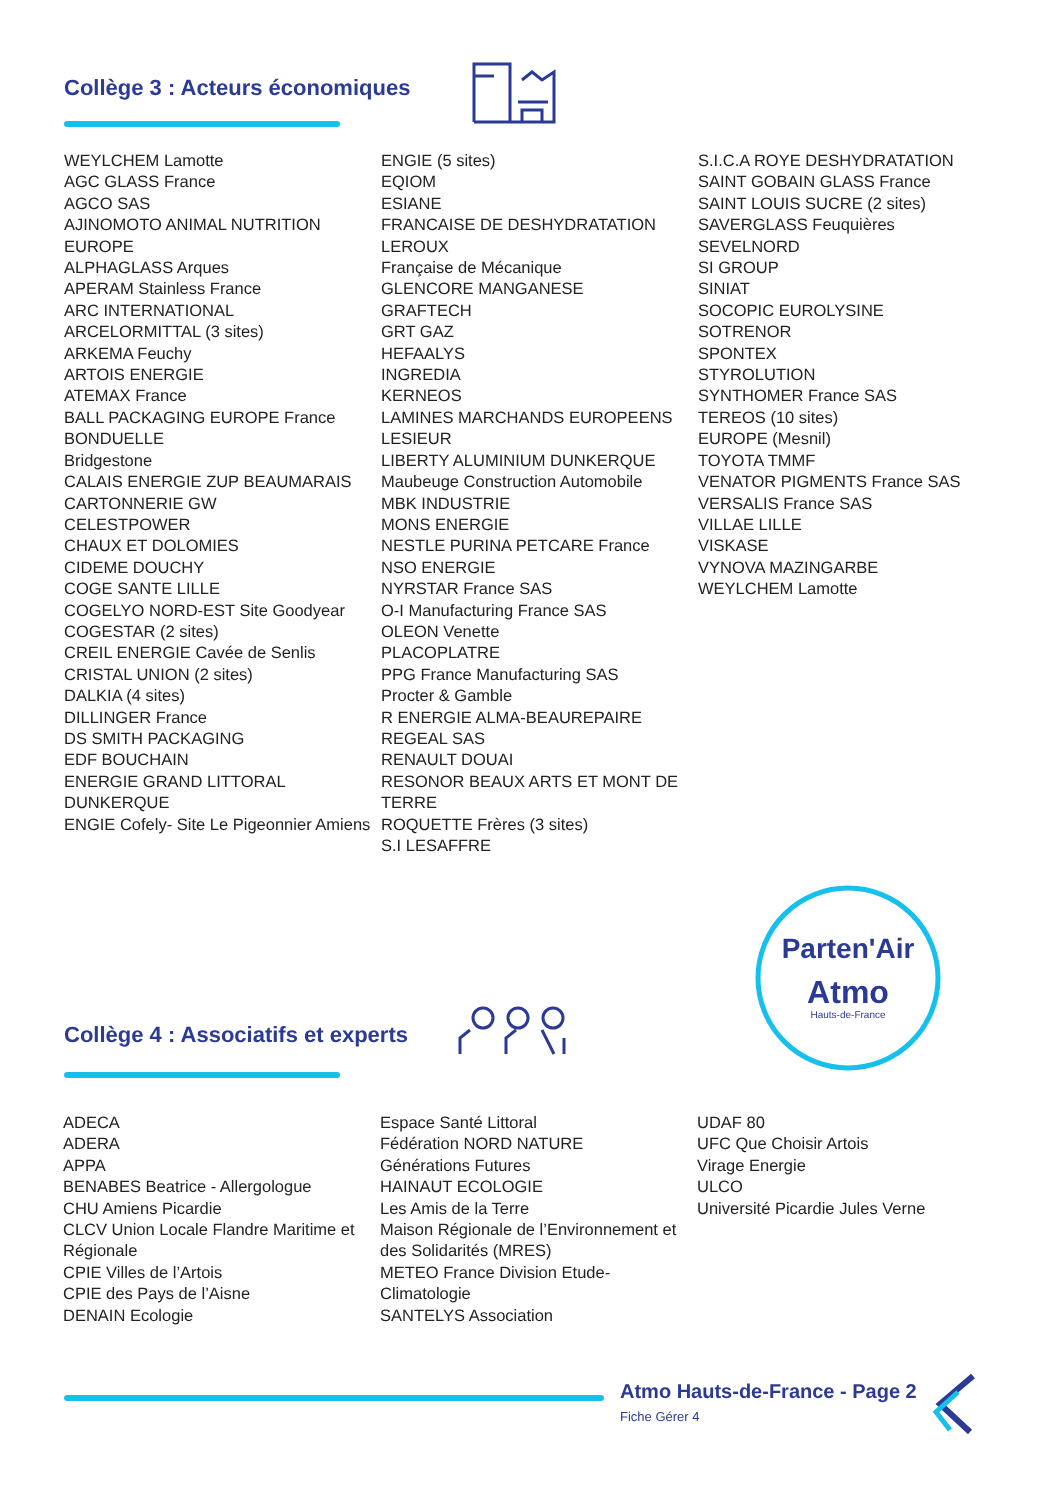Collège 3 : Acteurs économiques
WEYLCHEM Lamotte
AGC GLASS France
AGCO SAS
AJINOMOTO ANIMAL NUTRITION EUROPE
ALPHAGLASS Arques
APERAM Stainless France
ARC INTERNATIONAL
ARCELORMITTAL (3 sites)
ARKEMA Feuchy
ARTOIS ENERGIE
ATEMAX France
BALL PACKAGING EUROPE France
BONDUELLE
Bridgestone
CALAIS ENERGIE ZUP BEAUMARAIS
CARTONNERIE GW
CELESTPOWER
CHAUX ET DOLOMIES
CIDEME DOUCHY
COGE SANTE LILLE
COGELYO NORD-EST Site Goodyear
COGESTAR (2 sites)
CREIL ENERGIE Cavée de Senlis
CRISTAL UNION (2 sites)
DALKIA (4 sites)
DILLINGER France
DS SMITH PACKAGING
EDF BOUCHAIN
ENERGIE GRAND LITTORAL DUNKERQUE
ENGIE Cofely- Site Le Pigeonnier Amiens
ENGIE (5 sites)
EQIOM
ESIANE
FRANCAISE DE DESHYDRATATION LEROUX
Française de Mécanique
GLENCORE MANGANESE
GRAFTECH
GRT GAZ
HEFAALYS
INGREDIA
KERNEOS
LAMINES MARCHANDS EUROPEENS
LESIEUR
LIBERTY ALUMINIUM DUNKERQUE
Maubeuge Construction Automobile
MBK INDUSTRIE
MONS ENERGIE
NESTLE PURINA PETCARE France
NSO ENERGIE
NYRSTAR France SAS
O-I Manufacturing France SAS
OLEON Venette
PLACOPLATRE
PPG France Manufacturing SAS
Procter & Gamble
R ENERGIE ALMA-BEAUREPAIRE
REGEAL SAS
RENAULT DOUAI
RESONOR BEAUX ARTS ET MONT DE TERRE
ROQUETTE Frères (3 sites)
S.I LESAFFRE
S.I.C.A ROYE DESHYDRATATION
SAINT GOBAIN GLASS France
SAINT LOUIS SUCRE (2 sites)
SAVERGLASS Feuquières
SEVELNORD
SI GROUP
SINIAT
SOCOPIC EUROLYSINE
SOTRENOR
SPONTEX
STYROLUTION
SYNTHOMER France SAS
TEREOS (10 sites)
EUROPE (Mesnil)
TOYOTA TMMF
VENATOR PIGMENTS France SAS
VERSALIS France SAS
VILLAE LILLE
VISKASE
VYNOVA MAZINGARBE
WEYLCHEM Lamotte
Parten'Air
Atmo
Hauts-de-France
Collège 4 : Associatifs et experts
ADECA
ADERA
APPA
BENABES Beatrice - Allergologue
CHU Amiens Picardie
CLCV Union Locale Flandre Maritime et Régionale
CPIE Villes de l’Artois
CPIE des Pays de l’Aisne
DENAIN Ecologie
Espace Santé Littoral
Fédération NORD NATURE
Générations Futures
HAINAUT ECOLOGIE
Les Amis de la Terre
Maison Régionale de l’Environnement et des Solidarités (MRES)
METEO France Division Etude-Climatologie
SANTELYS Association
UDAF 80
UFC Que Choisir Artois
Virage Energie
ULCO
Université Picardie Jules Verne
Atmo Hauts-de-France - Page 2
Fiche Gérer 4